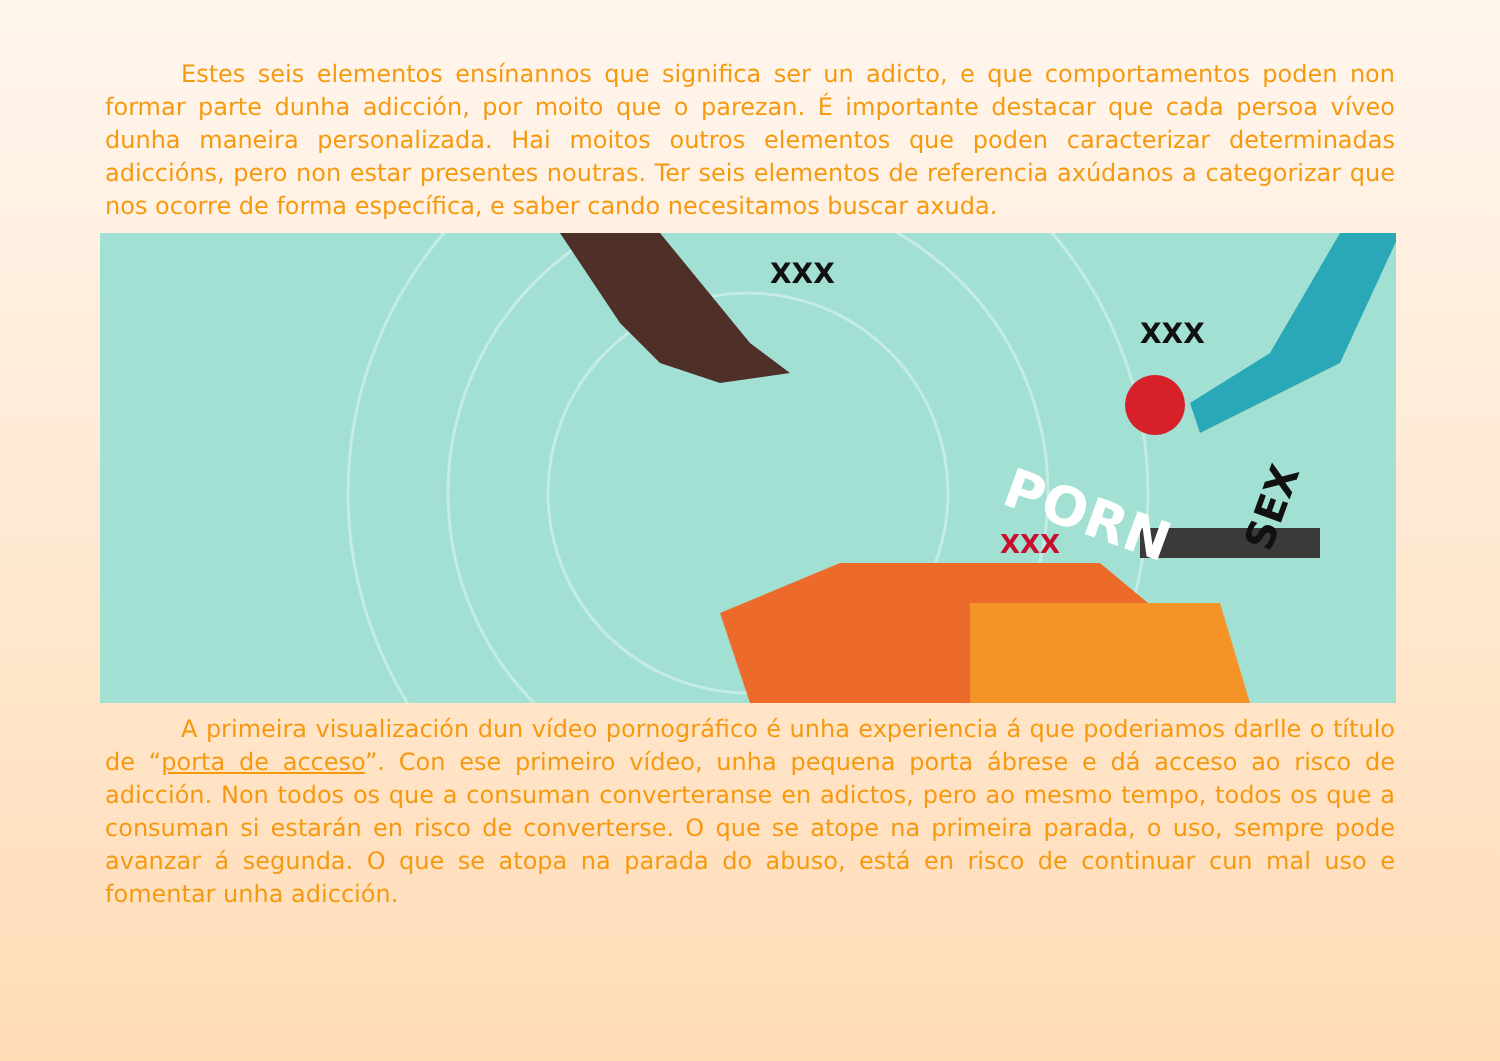Estes seis elementos ensínannos que significa ser un adicto, e que comportamentos poden non formar parte dunha adicción, por moito que o parezan. É importante destacar que cada persoa víveo dunha maneira personalizada. Hai moitos outros elementos que poden caracterizar determinadas adiccións, pero non estar presentes noutras. Ter seis elementos de referencia axúdanos a categorizar que nos ocorre de forma específica, e saber cando necesitamos buscar axuda.
PORN
SEX
XXX
XXX
XXX
A primeira visualización dun vídeo pornográfico é unha experiencia á que poderiamos darlle o título de “porta de acceso”. Con ese primeiro vídeo, unha pequena porta ábrese e dá acceso ao risco de adicción. Non todos os que a consuman converteranse en adictos, pero ao mesmo tempo, todos os que a consuman si estarán en risco de converterse. O que se atope na primeira parada, o uso, sempre pode avanzar á segunda. O que se atopa na parada do abuso, está en risco de continuar cun mal uso e fomentar unha adicción.